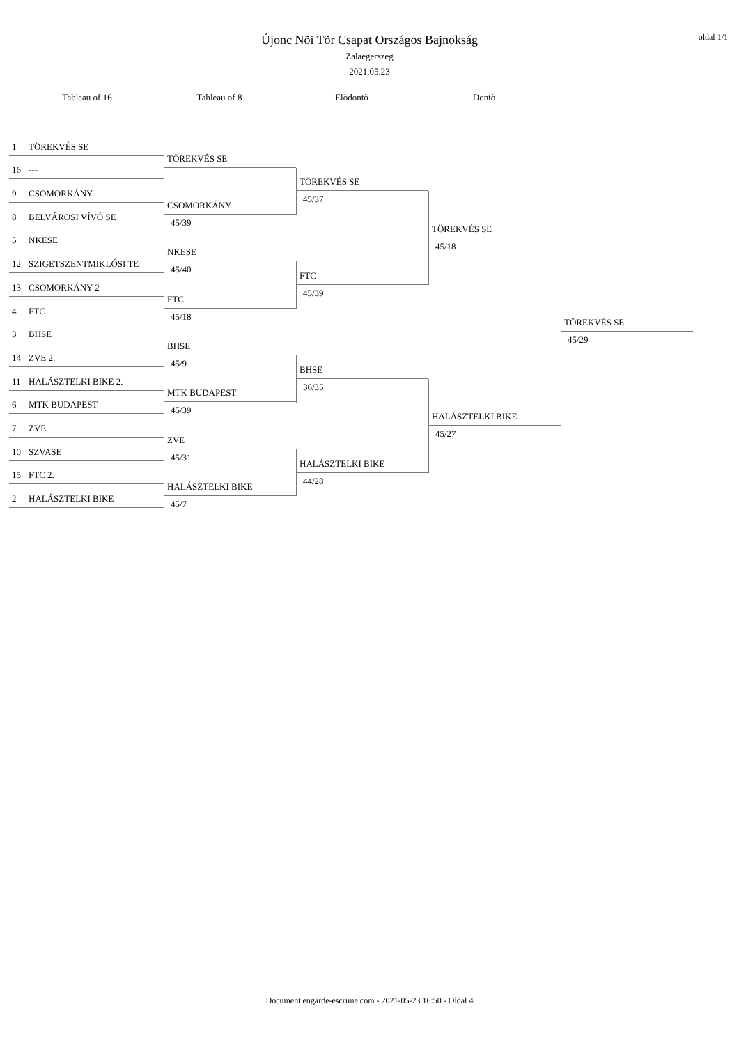Újonc Nõi Tõr Csapat Országos Bajnokság
Zalaegerszeg
2021.05.23
oldal 1/1
Tableau of 16 Tableau of 8 Elõdöntõ Döntõ
1 TÖREKVÉS SE
16 ---
9 CSOMORKÁNY
8 BELVÁROSI VÍVÓ SE
5 NKESE
12 SZIGETSZENTMIKLÓSI TE
13 CSOMORKÁNY 2
4 FTC
3 BHSE
14 ZVE 2.
11 HALÁSZTELKI BIKE 2.
6 MTK BUDAPEST
7 ZVE
10 SZVASE
15 FTC 2.
2 HALÁSZTELKI BIKE
TÖREKVÉS SE
CSOMORKÁNY
45/39
NKESE
45/40
FTC
45/18
BHSE
45/9
MTK BUDAPEST
45/39
ZVE
45/31
HALÁSZTELKI BIKE
45/7
TÖREKVÉS SE
45/37
FTC
45/39
BHSE
36/35
HALÁSZTELKI BIKE
44/28
TÖREKVÉS SE
45/18
HALÁSZTELKI BIKE
45/27
TÖREKVÉS SE
45/29
Document engarde-escrime.com - 2021-05-23 16:50 - Oldal 4